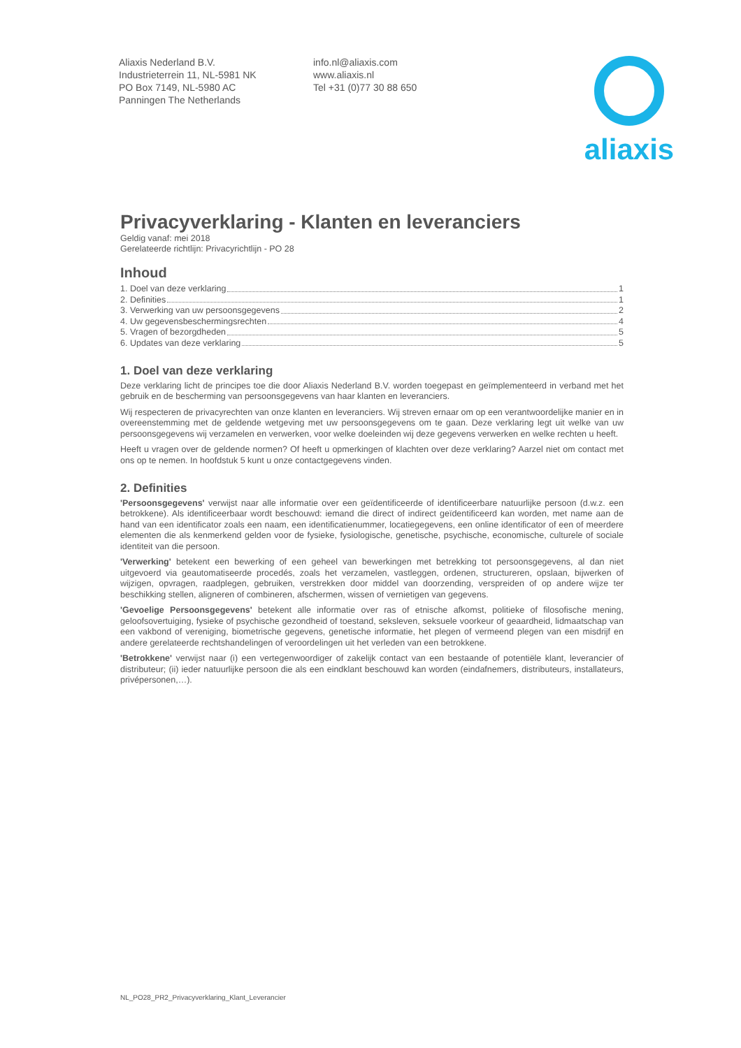Aliaxis Nederland B.V.
Industrieterrein 11, NL-5981 NK
PO Box 7149, NL-5980 AC
Panningen The Netherlands
info.nl@aliaxis.com
www.aliaxis.nl
Tel +31 (0)77 30 88 650
aliaxis
Privacyverklaring - Klanten en leveranciers
Geldig vanaf: mei 2018
Gerelateerde richtlijn: Privacyrichtlijn - PO 28
Inhoud
1. Doel van deze verklaring 1
2. Definities 1
3. Verwerking van uw persoonsgegevens 2
4. Uw gegevensbeschermingsrechten 4
5. Vragen of bezorgdheden 5
6. Updates van deze verklaring 5
1. Doel van deze verklaring
Deze verklaring licht de principes toe die door Aliaxis Nederland B.V. worden toegepast en geïmplementeerd in verband met het gebruik en de bescherming van persoonsgegevens van haar klanten en leveranciers.
Wij respecteren de privacyrechten van onze klanten en leveranciers. Wij streven ernaar om op een verantwoordelijke manier en in overeenstemming met de geldende wetgeving met uw persoonsgegevens om te gaan. Deze verklaring legt uit welke van uw persoonsgegevens wij verzamelen en verwerken, voor welke doeleinden wij deze gegevens verwerken en welke rechten u heeft.
Heeft u vragen over de geldende normen? Of heeft u opmerkingen of klachten over deze verklaring? Aarzel niet om contact met ons op te nemen. In hoofdstuk 5 kunt u onze contactgegevens vinden.
2. Definities
'Persoonsgegevens' verwijst naar alle informatie over een geïdentificeerde of identificeerbare natuurlijke persoon (d.w.z. een betrokkene). Als identificeerbaar wordt beschouwd: iemand die direct of indirect geïdentificeerd kan worden, met name aan de hand van een identificator zoals een naam, een identificatienummer, locatiegegevens, een online identificator of een of meerdere elementen die als kenmerkend gelden voor de fysieke, fysiologische, genetische, psychische, economische, culturele of sociale identiteit van die persoon.
'Verwerking' betekent een bewerking of een geheel van bewerkingen met betrekking tot persoonsgegevens, al dan niet uitgevoerd via geautomatiseerde procedés, zoals het verzamelen, vastleggen, ordenen, structureren, opslaan, bijwerken of wijzigen, opvragen, raadplegen, gebruiken, verstrekken door middel van doorzending, verspreiden of op andere wijze ter beschikking stellen, aligneren of combineren, afschermen, wissen of vernietigen van gegevens.
'Gevoelige Persoonsgegevens' betekent alle informatie over ras of etnische afkomst, politieke of filosofische mening, geloofsovertuiging, fysieke of psychische gezondheid of toestand, seksleven, seksuele voorkeur of geaardheid, lidmaatschap van een vakbond of vereniging, biometrische gegevens, genetische informatie, het plegen of vermeend plegen van een misdrijf en andere gerelateerde rechtshandelingen of veroordelingen uit het verleden van een betrokkene.
'Betrokkene' verwijst naar (i) een vertegenwoordiger of zakelijk contact van een bestaande of potentiële klant, leverancier of distributeur; (ii) ieder natuurlijke persoon die als een eindklant beschouwd kan worden (eindafnemers, distributeurs, installateurs, privépersonen,…).
NL_PO28_PR2_Privacyverklaring_Klant_Leverancier